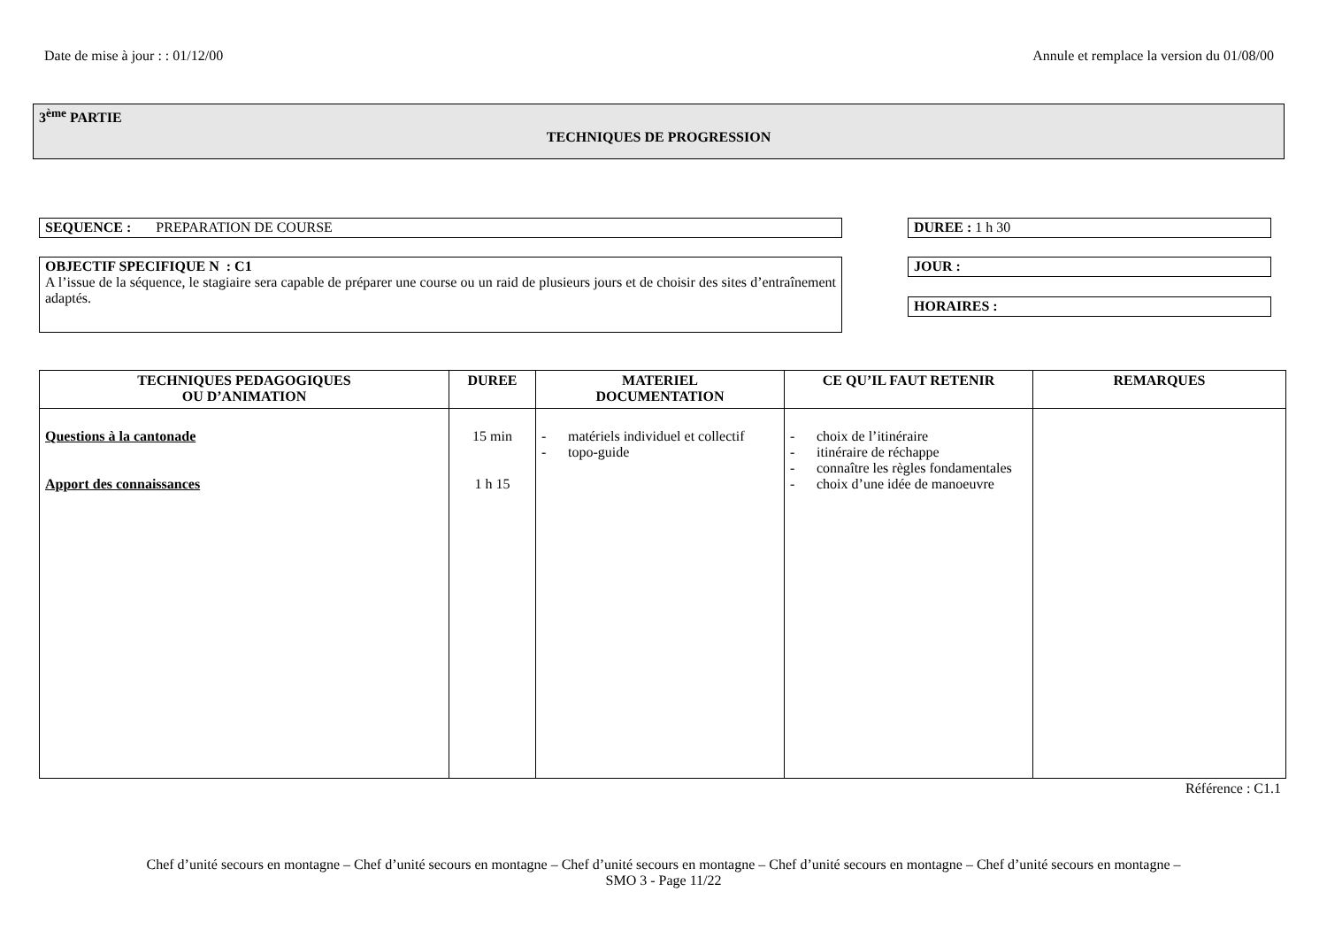Date de mise à jour : : 01/12/00 Annule et remplace la version du 01/08/00
3<sup>ème</sup> PARTIE
TECHNIQUES DE PROGRESSION
SEQUENCE : PREPARATION DE COURSE DUREE : 1 h 30
OBJECTIF SPECIFIQUE N : C1
A l’issue de la séquence, le stagiaire sera capable de préparer une course ou un raid de plusieurs jours et de choisir des sites d’entraînement adaptés.
JOUR :
HORAIRES :
| TECHNIQUES PEDAGOGIQUES OU D’ANIMATION | DUREE | MATERIEL DOCUMENTATION | CE QU’IL FAUT RETENIR | REMARQUES |
| --- | --- | --- | --- | --- |
| Questions à la cantonade Apport des connaissances | 15 min 1 h 15 | - matériels individuel et collectif - topo-guide | - choix de l’itinéraire - itinéraire de réchappe - connaître les règles fondamentales - choix d’une idée de manoeuvre | |
Référence : C1.1
Chef d’unité secours en montagne – Chef d’unité secours en montagne – Chef d’unité secours en montagne – Chef d’unité secours en montagne – Chef d’unité secours en montagne –
SMO 3 - Page 11/22